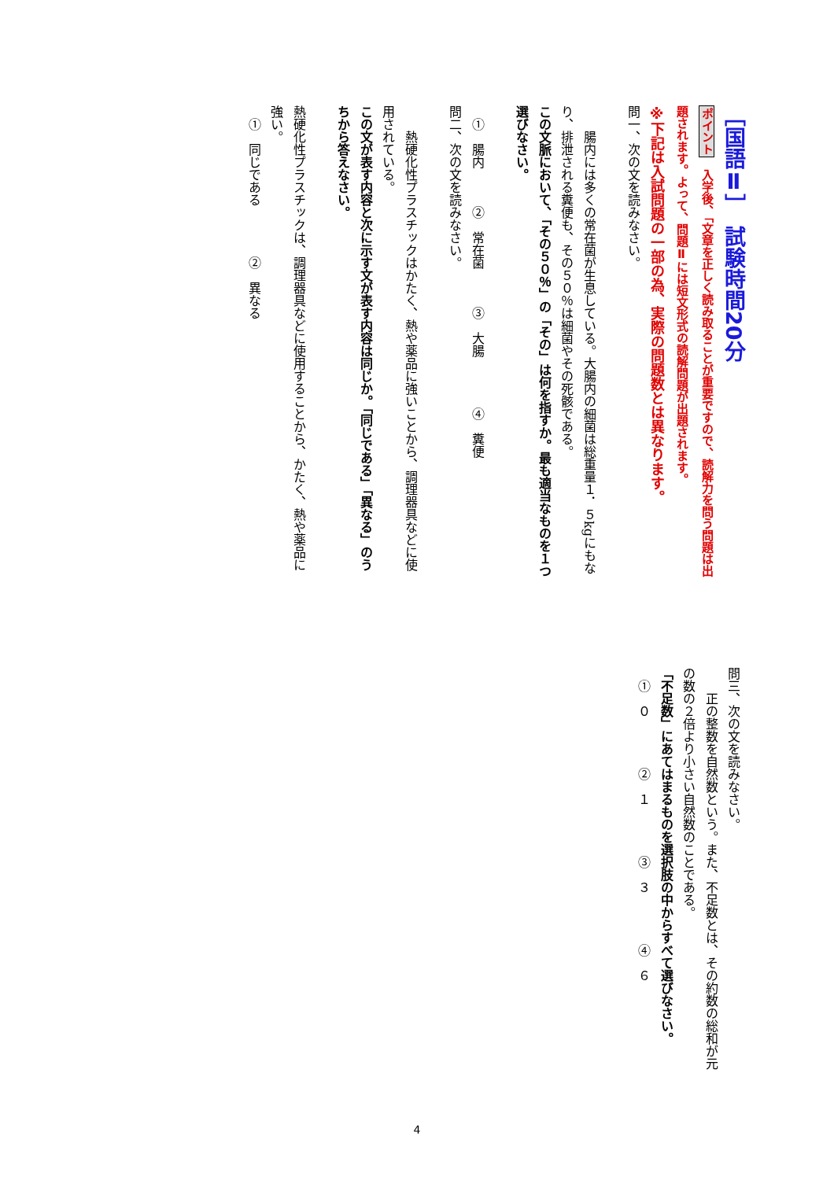［国語Ⅱ］　試験時間20分
ポイント　入学後、「文章を正しく読み取ることが重要ですので、読解力を問う問題は出題されます。よって、問題Ⅱには短文形式の読解問題が出題されます。
※下記は入試問題の一部の為、実際の問題数とは異なります。
問一、次の文を読みなさい。
　　腸内には多くの常在菌が生息している。大腸内の細菌は総重量１．５kgにもなり、排泄される糞便も、その５０％は細菌やその死骸である。
この文脈において、「その５０％」の「その」は何を指すか。最も適当なものを１つ選びなさい。
　①　腸内　　　②　常在菌　　　③　大腸　　　　④　糞便
問二、次の文を読みなさい。
　　熱硬化性プラスチックはかたく、熱や薬品に強いことから、調理器具などに使用されている。
この文が表す内容と次に示す文が表す内容は同じか。「同じである」「異なる」のうちから答えなさい。
熱硬化性プラスチックは、調理器具などに使用することから、かたく、熱や薬品に強い。
　①　同じである　　　　②　異なる
問三、次の文を読みなさい。
　　正の整数を自然数という。また、不足数とは、その約数の総和が元の数の２倍より小さい自然数のことである。
「不足数」にあてはまるものを選択肢の中からすべて選びなさい。
　①　０　　　　②　１　　　　③　３　　　　④　６
4